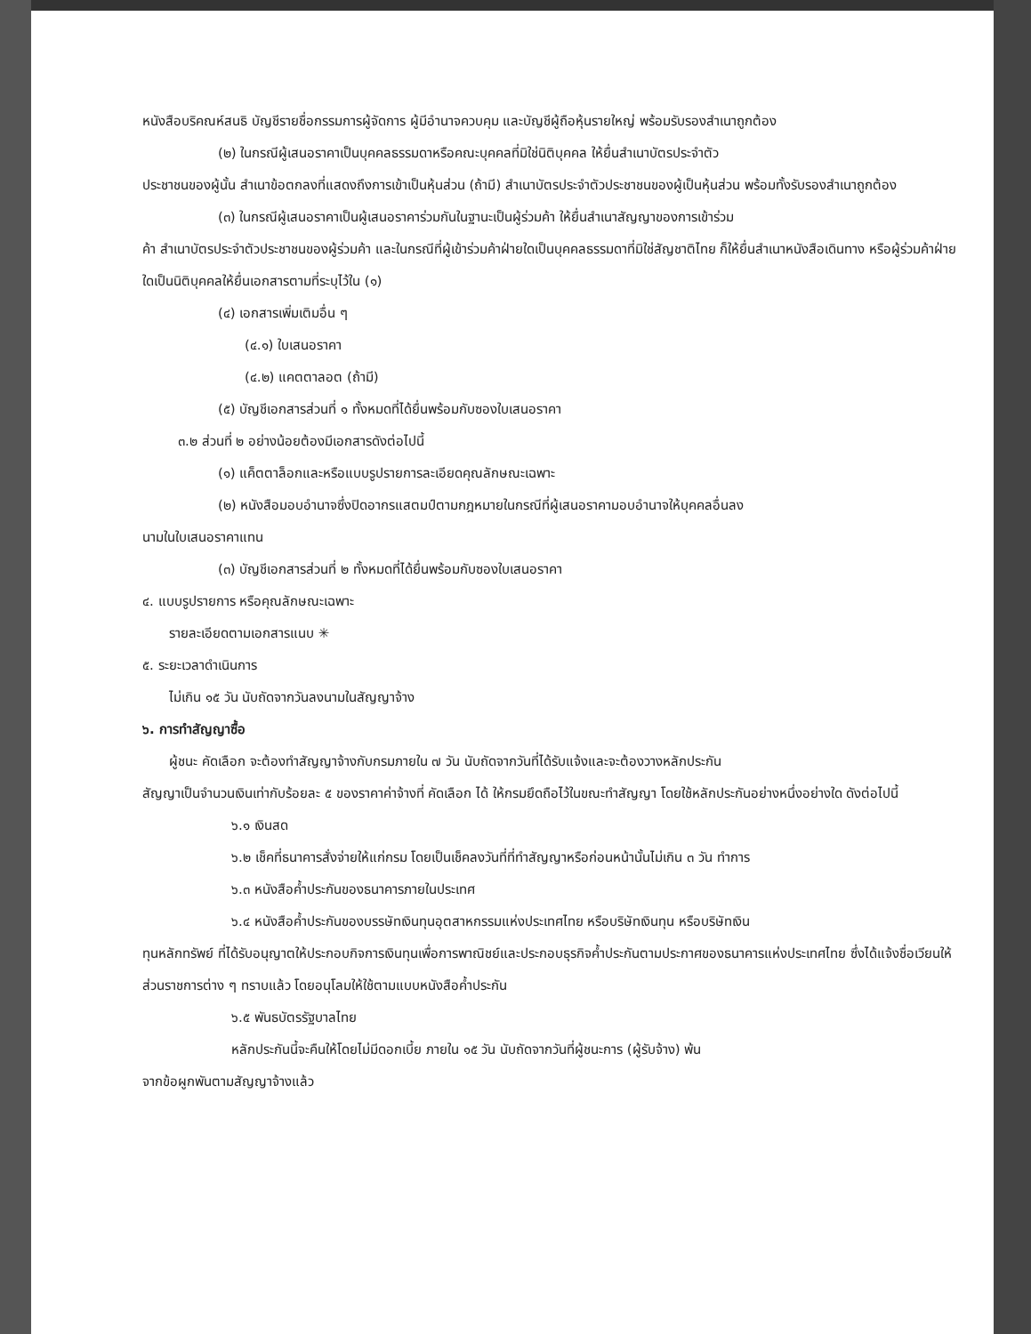หนังสือบริคณห์สนธิ บัญชีรายชื่อกรรมการผู้จัดการ ผู้มีอำนาจควบคุม และบัญชีผู้ถือหุ้นรายใหญ่ พร้อมรับรองสำเนาถูกต้อง
(๒) ในกรณีผู้เสนอราคาเป็นบุคคลธรรมดาหรือคณะบุคคลที่มิใช่นิติบุคคล ให้ยื่นสำเนาบัตรประจำตัว
ประชาชนของผู้นั้น สำเนาข้อตกลงที่แสดงถึงการเข้าเป็นหุ้นส่วน (ถ้ามี) สำเนาบัตรประจำตัวประชาชนของผู้เป็นหุ้นส่วน พร้อมทั้งรับรองสำเนาถูกต้อง
(๓) ในกรณีผู้เสนอราคาเป็นผู้เสนอราคาร่วมกันในฐานะเป็นผู้ร่วมค้า ให้ยื่นสำเนาสัญญาของการเข้าร่วม
ค้า สำเนาบัตรประจำตัวประชาชนของผู้ร่วมค้า และในกรณีที่ผู้เข้าร่วมค้าฝ่ายใดเป็นบุคคลธรรมดาที่มิใช่สัญชาติไทย ก็ให้ยื่นสำเนาหนังสือเดินทาง หรือผู้ร่วมค้าฝ่ายใดเป็นนิติบุคคลให้ยื่นเอกสารตามที่ระบุไว้ใน (๑)
(๔) เอกสารเพิ่มเติมอื่น ๆ
(๔.๑) ใบเสนอราคา
(๔.๒) แคตตาลอต (ถ้ามี)
(๕) บัญชีเอกสารส่วนที่ ๑ ทั้งหมดที่ได้ยื่นพร้อมกับซองใบเสนอราคา
๓.๒ ส่วนที่ ๒ อย่างน้อยต้องมีเอกสารดังต่อไปนี้
(๑) แค็ตตาล็อกและหรือแบบรูปรายการละเอียดคุณลักษณะเฉพาะ
(๒) หนังสือมอบอำนาจซึ่งปิดอากรแสตมป์ตามกฎหมายในกรณีที่ผู้เสนอราคามอบอำนาจให้บุคคลอื่นลง
นามในใบเสนอราคาแทน
(๓) บัญชีเอกสารส่วนที่ ๒ ทั้งหมดที่ได้ยื่นพร้อมกับซองใบเสนอราคา
๔. แบบรูปรายการ หรือคุณลักษณะเฉพาะ
รายละเอียดตามเอกสารแนบ ✳
๕. ระยะเวลาดำเนินการ
ไม่เกิน ๑๕ วัน นับถัดจากวันลงนามในสัญญาจ้าง
๖. การทำสัญญาซื้อ
ผู้ชนะ คัดเลือก จะต้องทำสัญญาจ้างกับกรมภายใน ๗ วัน นับถัดจากวันที่ได้รับแจ้งและจะต้องวางหลักประกัน
สัญญาเป็นจำนวนเงินเท่ากับร้อยละ ๕ ของราคาค่าจ้างที่ คัดเลือก ได้ ให้กรมยึดถือไว้ในขณะทำสัญญา โดยใช้หลักประกันอย่างหนึ่งอย่างใด ดังต่อไปนี้
๖.๑ เงินสด
๖.๒ เช็คที่ธนาคารสั่งจ่ายให้แก่กรม โดยเป็นเช็คลงวันที่ที่ทำสัญญาหรือก่อนหน้านั้นไม่เกิน ๓ วัน ทำการ
๖.๓ หนังสือค้ำประกันของธนาคารภายในประเทศ
๖.๔ หนังสือค้ำประกันของบรรษัทเงินทุนอุตสาหกรรมแห่งประเทศไทย หรือบริษัทเงินทุน หรือบริษัทเงิน
ทุนหลักทรัพย์ ที่ได้รับอนุญาตให้ประกอบกิจการเงินทุนเพื่อการพาณิชย์และประกอบธุรกิจค้ำประกันตามประกาศของธนาคารแห่งประเทศไทย ซึ่งได้แจ้งชื่อเวียนให้ส่วนราชการต่าง ๆ ทราบแล้ว โดยอนุโลมให้ใช้ตามแบบหนังสือค้ำประกัน
๖.๕ พันธบัตรรัฐบาลไทย
หลักประกันนี้จะคืนให้โดยไม่มีดอกเบี้ย ภายใน ๑๕ วัน นับถัดจากวันที่ผู้ชนะการ (ผู้รับจ้าง) พ้น
จากข้อผูกพันตามสัญญาจ้างแล้ว